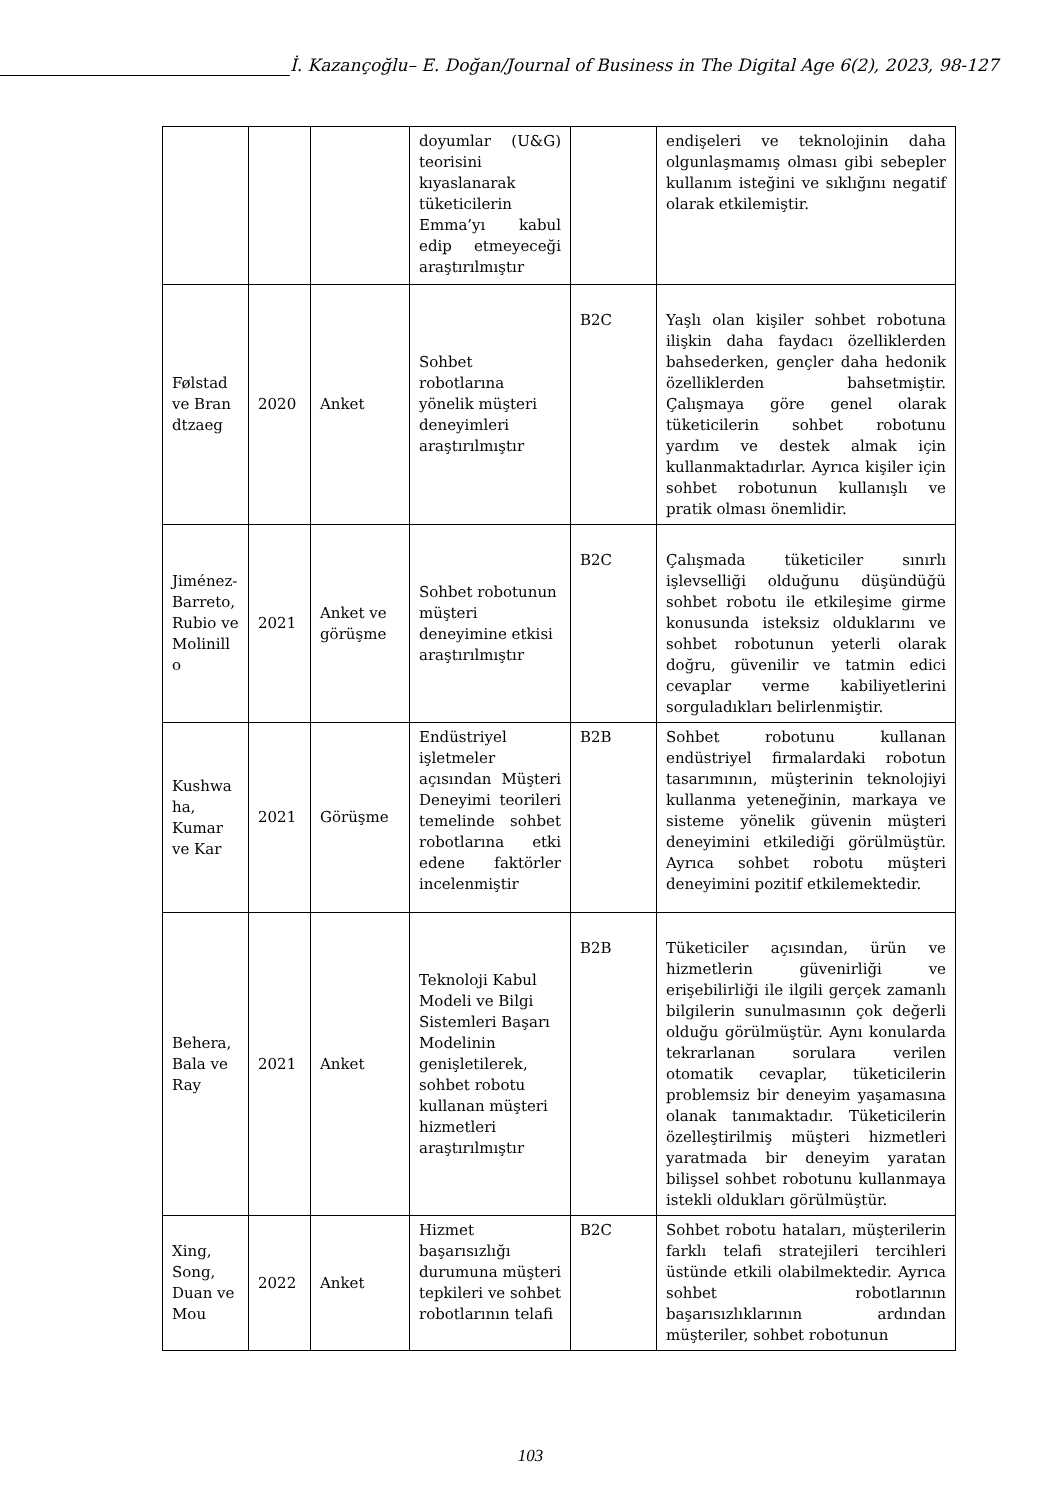İ. Kazançoğlu– E. Doğan/Journal of Business in The Digital Age 6(2), 2023, 98-127
| | | | doyumlar (U&G) teorisini kıyaslanarak tüketicilerin Emma’yı kabul edip etmeyeceği araştırılmıştır | | endişeleri ve teknolojinin daha olgunlaşmamış olması gibi sebepler kullanım isteğini ve sıklığını negatif olarak etkilemiştir. |
| Følstad ve Bran dtzaeg | 2020 | Anket | Sohbet robotlarına yönelik müşteri deneyimleri araştırılmıştır | B2C | Yaşlı olan kişiler sohbet robotuna ilişkin daha faydacı özelliklerden bahsederken, gençler daha hedonik özelliklerden bahsetmiştir. Çalışmaya göre genel olarak tüketicilerin sohbet robotunu yardım ve destek almak için kullanmaktadırlar. Ayrıca kişiler için sohbet robotunun kullanışlı ve pratik olması önemlidir. |
| Jiménez-Barreto, Rubio ve Molinill o | 2021 | Anket ve görüşme | Sohbet robotunun müşteri deneyimine etkisi araştırılmıştır | B2C | Çalışmada tüketiciler sınırlı işlevselliği olduğunu düşündüğü sohbet robotu ile etkileşime girme konusunda isteksiz olduklarını ve sohbet robotunun yeterli olarak doğru, güvenilir ve tatmin edici cevaplar verme kabiliyetlerini sorguladıkları belirlenmiştir. |
| Kushwa ha, Kumar ve Kar | 2021 | Görüşme | Endüstriyel işletmeler açısından Müşteri Deneyimi teorileri temelinde sohbet robotlarına etki edene faktörler incelenmiştir | B2B | Sohbet robotunu kullanan endüstriyel firmalardaki robotun tasarımının, müşterinin teknolojiyi kullanma yeteneğinin, markaya ve sisteme yönelik güvenin müşteri deneyimini etkilediği görülmüştür. Ayrıca sohbet robotu müşteri deneyimini pozitif etkilemektedir. |
| Behera, Bala ve Ray | 2021 | Anket | Teknoloji Kabul Modeli ve Bilgi Sistemleri Başarı Modelinin genişletilerek, sohbet robotu kullanan müşteri hizmetleri araştırılmıştır | B2B | Tüketiciler açısından, ürün ve hizmetlerin güvenirliği ve erişebilirliği ile ilgili gerçek zamanlı bilgilerin sunulmasının çok değerli olduğu görülmüştür. Aynı konularda tekrarlanan sorulara verilen otomatik cevaplar, tüketicilerin problemsiz bir deneyim yaşamasına olanak tanımaktadır. Tüketicilerin özelleştirilmiş müşteri hizmetleri yaratmada bir deneyim yaratan bilişsel sohbet robotunu kullanmaya istekli oldukları görülmüştür. |
| Xing, Song, Duan ve Mou | 2022 | Anket | Hizmet başarısızlığı durumuna müşteri tepkileri ve sohbet robotlarının telafi | B2C | Sohbet robotu hataları, müşterilerin farklı telafi stratejileri tercihleri üstünde etkili olabilmektedir. Ayrıca sohbet robotlarının başarısızlıklarının ardından müşteriler, sohbet robotunun |
103